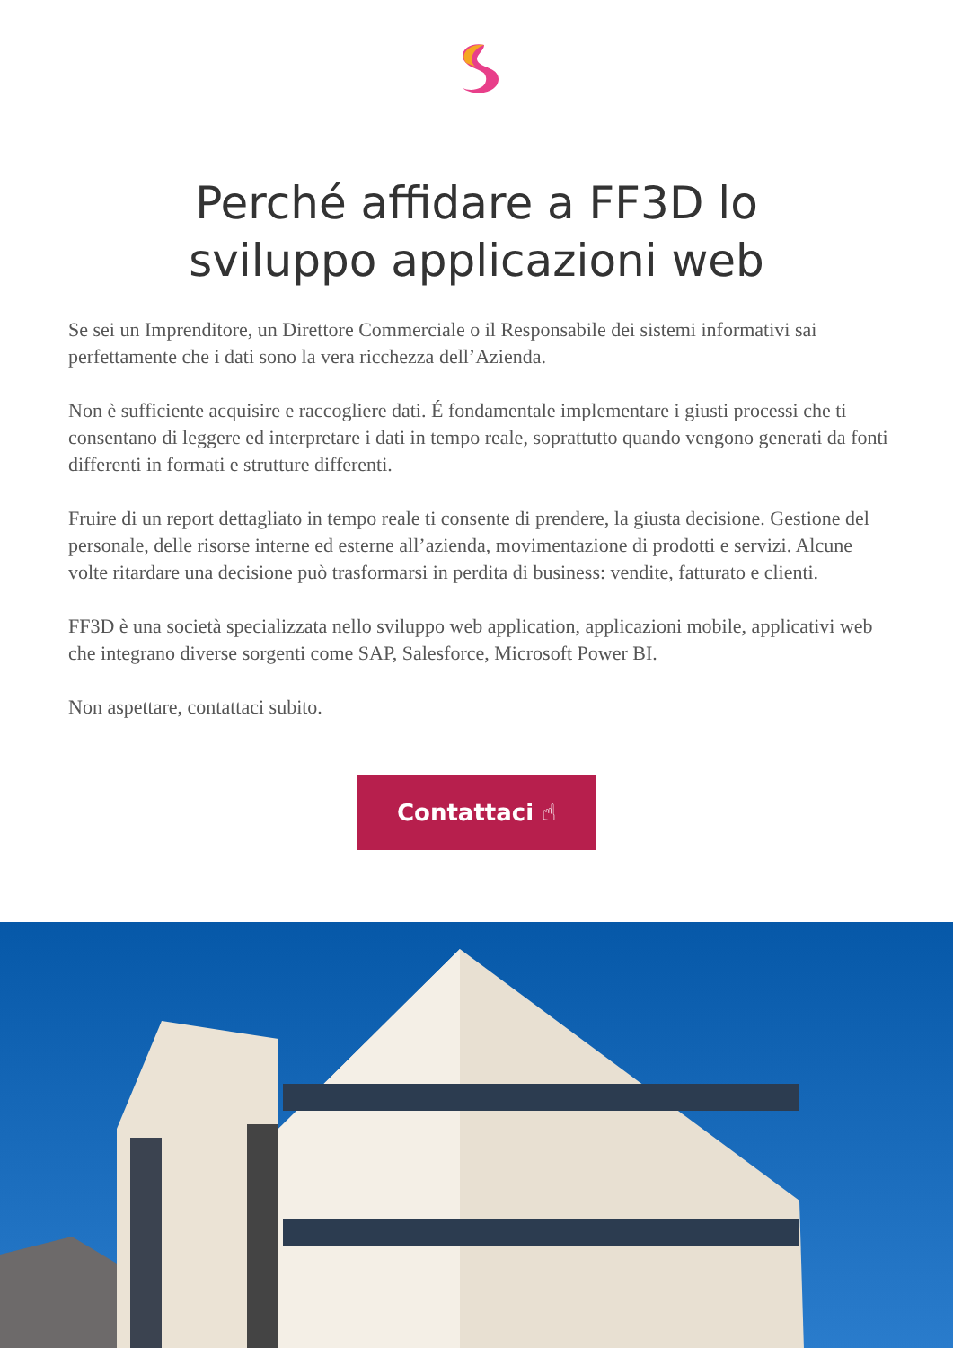Perché affidare a FF3D lo sviluppo applicazioni web
Se sei un Imprenditore, un Direttore Commerciale o il Responsabile dei sistemi informativi sai perfettamente che i dati sono la vera ricchezza dell’Azienda.
Non è sufficiente acquisire e raccogliere dati. É fondamentale implementare i giusti processi che ti consentano di leggere ed interpretare i dati in tempo reale, soprattutto quando vengono generati da fonti differenti in formati e strutture differenti.
Fruire di un report dettagliato in tempo reale ti consente di prendere, la giusta decisione. Gestione del personale, delle risorse interne ed esterne all’azienda, movimentazione di prodotti e servizi. Alcune volte ritardare una decisione può trasformarsi in perdita di business: vendite, fatturato e clienti.
FF3D è una società specializzata nello sviluppo web application, applicazioni mobile, applicativi web che integrano diverse sorgenti come SAP, Salesforce, Microsoft Power BI.
Non aspettare, contattaci subito.
Contattaci ☝